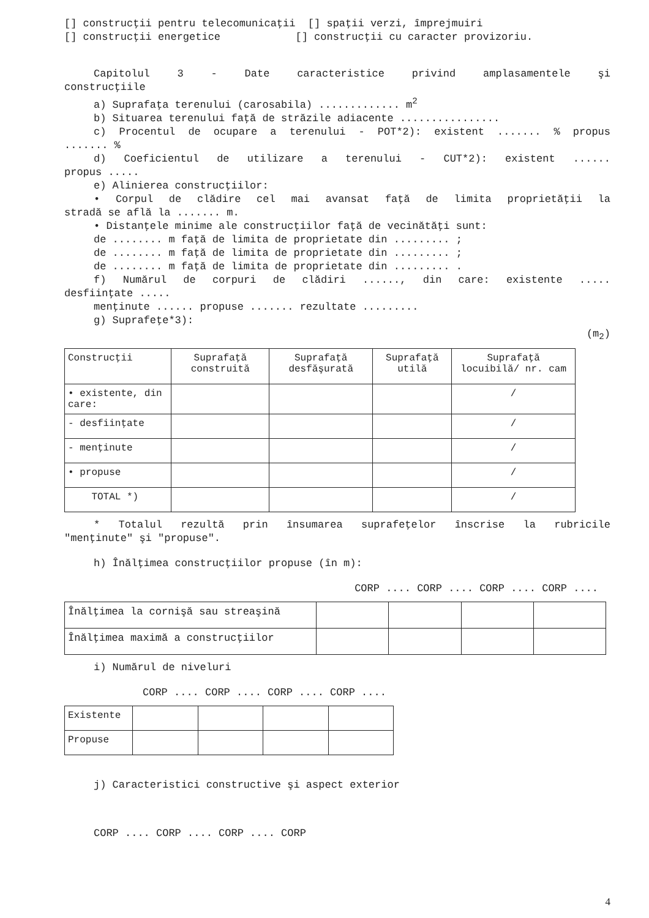[] construcţii pentru telecomunicaţii [] spaţii verzi, împrejmuiri
[] construcţii energetice [] construcţii cu caracter provizoriu.
Capitolul 3 - Date caracteristice privind amplasamentele şi
construcţiile
a) Suprafaţa terenului (carosabila) ............. m<sup>2</sup>
b) Situarea terenului faţă de străzile adiacente ................
c) Procentul de ocupare a terenului - POT*2): existent ....... % propus
....... %
d) Coeficientul de utilizare a terenului - CUT*2): existent ......
propus .....
e) Alinierea construcţiilor:
• Corpul de clădire cel mai avansat faţă de limita proprietăţii la
stradă se află la ....... m.
• Distanţele minime ale construcţiilor faţă de vecinătăţi sunt:
de ........ m faţă de limita de proprietate din ......... ;
de ........ m faţă de limita de proprietate din ......... ;
de ........ m faţă de limita de proprietate din ......... .
f) Numărul de corpuri de clădiri ......, din care: existente .....
desfiinţate .....
menţinute ...... propuse ....... rezultate .........
g) Suprafeţe*3):
(m<sub>2</sub>)
| Construcţii | Suprafaţă construită | Suprafaţă desfăşurată | Suprafaţă utilă | Suprafaţă locuibilă/ nr. cam |
| --- | --- | --- | --- | --- |
| • existente, din care: | | | | / |
| - desfiinţate | | | | / |
| - menţinute | | | | / |
| • propuse | | | | / |
| TOTAL *) | | | | / |
* Totalul rezultă prin însumarea suprafeţelor înscrise la rubricile
"menţinute" şi "propuse".
h) Înălţimea construcţiilor propuse (în m):
CORP .... CORP .... CORP .... CORP ....
| Înălţimea la cornişă sau streaşină | | | | |
| Înălţimea maximă a construcţiilor | | | | |
i) Numărul de niveluri
CORP .... CORP .... CORP .... CORP ....
| Existente | | | | |
| Propuse | | | | |
j) Caracteristici constructive şi aspect exterior
CORP .... CORP .... CORP .... CORP
4